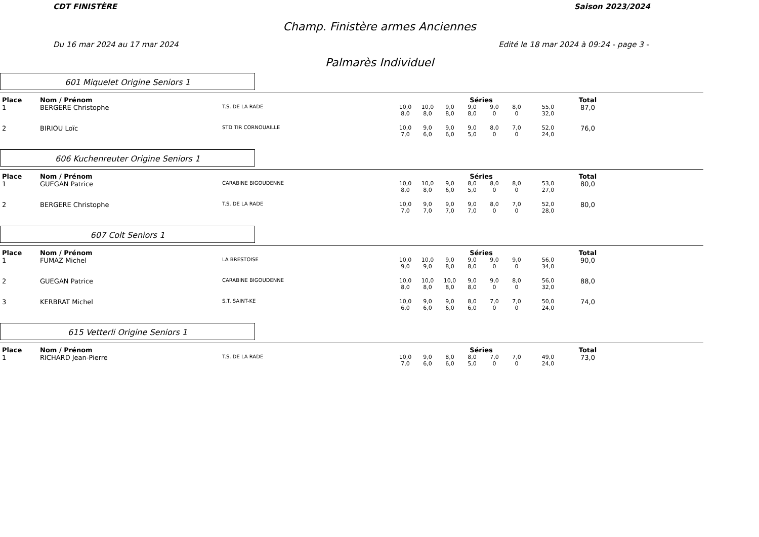CDT FINISTÈRE Saison 2023/2024
Champ. Finistère armes Anciennes
Du 16 mar 2024 au 17 mar 2024 Edité le 18 mar 2024 à 09:24 - page 3 -
Palmarès Individuel
601 Miquelet Origine Seniors 1
| Place | Nom / Prénom | | Séries | | | | | | | Total |
| --- | --- | --- | --- | --- | --- | --- | --- | --- | --- | --- |
| 1 | BERGERE Christophe | T.S. DE LA RADE | 10,0 8,0 | 10,0 8,0 | 9,0 8,0 | 9,0 8,0 | 9,0 0 | 8,0 0 | 55,0 32,0 | 87,0 |
| 2 | BIRIOU Loïc | STD TIR CORNOUAILLE | 10,0 7,0 | 9,0 6,0 | 9,0 6,0 | 9,0 5,0 | 8,0 0 | 7,0 0 | 52,0 24,0 | 76,0 |
606 Kuchenreuter Origine Seniors 1
| Place | Nom / Prénom | | Séries | | | | | | | Total |
| --- | --- | --- | --- | --- | --- | --- | --- | --- | --- | --- |
| 1 | GUEGAN Patrice | CARABINE BIGOUDENNE | 10,0 8,0 | 10,0 8,0 | 9,0 6,0 | 8,0 5,0 | 8,0 0 | 8,0 0 | 53,0 27,0 | 80,0 |
| 2 | BERGERE Christophe | T.S. DE LA RADE | 10,0 7,0 | 9,0 7,0 | 9,0 7,0 | 9,0 7,0 | 8,0 0 | 7,0 0 | 52,0 28,0 | 80,0 |
607 Colt Seniors 1
| Place | Nom / Prénom | | Séries | | | | | | | Total |
| --- | --- | --- | --- | --- | --- | --- | --- | --- | --- | --- |
| 1 | FUMAZ Michel | LA BRESTOISE | 10,0 9,0 | 10,0 9,0 | 9,0 8,0 | 9,0 8,0 | 9,0 0 | 9,0 0 | 56,0 34,0 | 90,0 |
| 2 | GUEGAN Patrice | CARABINE BIGOUDENNE | 10,0 8,0 | 10,0 8,0 | 10,0 8,0 | 9,0 8,0 | 9,0 0 | 8,0 0 | 56,0 32,0 | 88,0 |
| 3 | KERBRAT Michel | S.T. SAINT-KE | 10,0 6,0 | 9,0 6,0 | 9,0 6,0 | 8,0 6,0 | 7,0 0 | 7,0 0 | 50,0 24,0 | 74,0 |
615 Vetterli Origine Seniors 1
| Place | Nom / Prénom | | Séries | | | | | | | Total |
| --- | --- | --- | --- | --- | --- | --- | --- | --- | --- | --- |
| 1 | RICHARD Jean-Pierre | T.S. DE LA RADE | 10,0 7,0 | 9,0 6,0 | 8,0 6,0 | 8,0 5,0 | 7,0 0 | 7,0 0 | 49,0 24,0 | 73,0 |